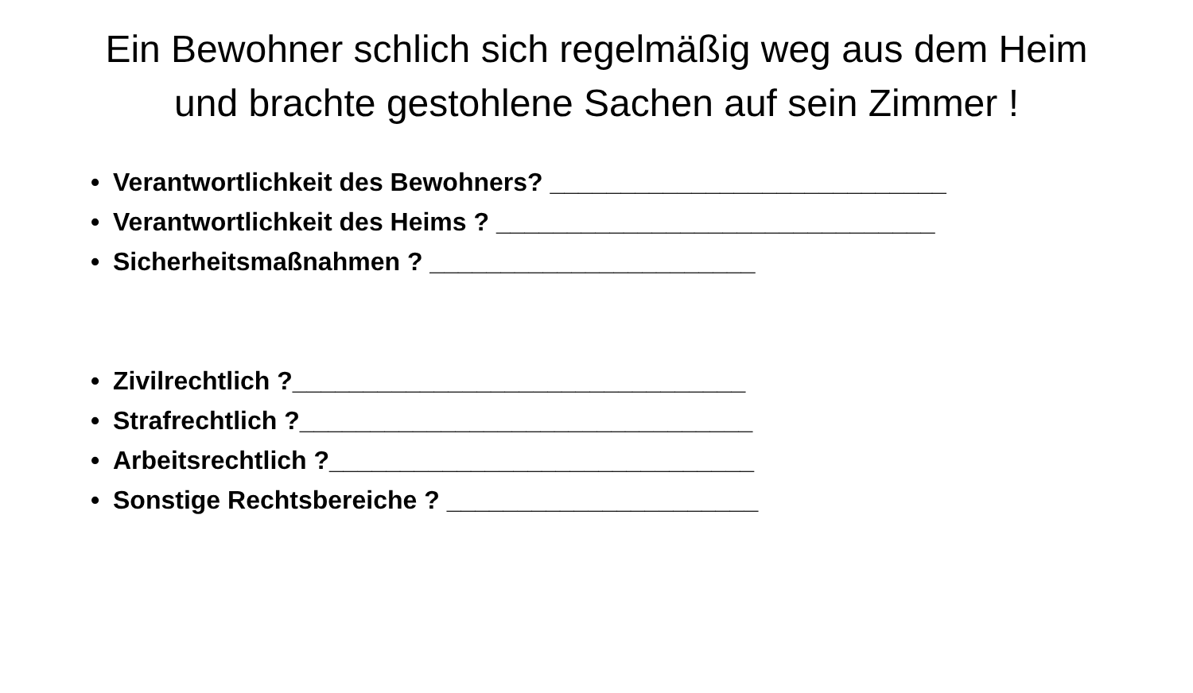Ein Bewohner schlich sich regelmäßig weg aus dem Heim und brachte gestohlene Sachen auf sein Zimmer !
• Verantwortlichkeit des Bewohners? ____________________________
• Verantwortlichkeit des Heims ? _______________________________
• Sicherheitsmaßnahmen ? _______________________
• Zivilrechtlich ?________________________________
• Strafrechtlich ?________________________________
• Arbeitsrechtlich ?______________________________
• Sonstige Rechtsbereiche ? ______________________